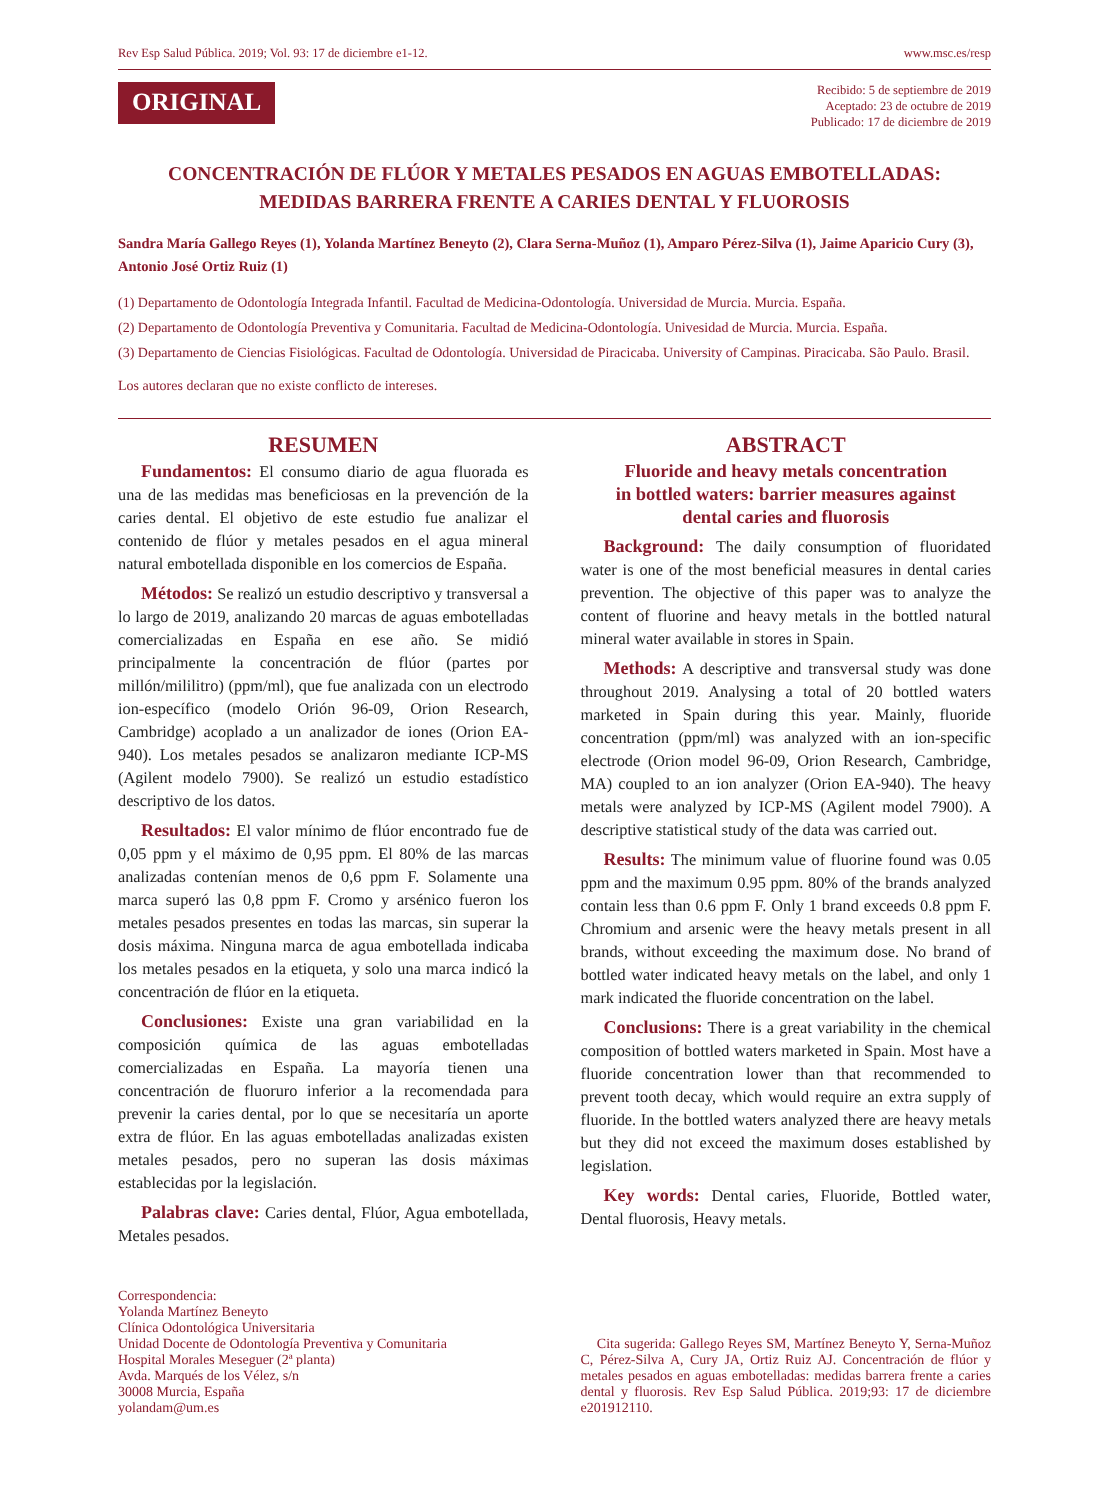Rev Esp Salud Pública. 2019; Vol. 93: 17 de diciembre e1-12. www.msc.es/resp
ORIGINAL
Recibido: 5 de septiembre de 2019
Aceptado: 23 de octubre de 2019
Publicado: 17 de diciembre de 2019
CONCENTRACIÓN DE FLÚOR Y METALES PESADOS EN AGUAS EMBOTELLADAS:
MEDIDAS BARRERA FRENTE A CARIES DENTAL Y FLUOROSIS
Sandra María Gallego Reyes (1), Yolanda Martínez Beneyto (2), Clara Serna-Muñoz (1), Amparo Pérez-Silva (1), Jaime Aparicio Cury (3), Antonio José Ortiz Ruiz (1)
(1) Departamento de Odontología Integrada Infantil. Facultad de Medicina-Odontología. Universidad de Murcia. Murcia. España.
(2) Departamento de Odontología Preventiva y Comunitaria. Facultad de Medicina-Odontología. Univesidad de Murcia. Murcia. España.
(3) Departamento de Ciencias Fisiológicas. Facultad de Odontología. Universidad de Piracicaba. University of Campinas. Piracicaba. São Paulo. Brasil.
Los autores declaran que no existe conflicto de intereses.
RESUMEN
Fundamentos: El consumo diario de agua fluorada es una de las medidas mas beneficiosas en la prevención de la caries dental. El objetivo de este estudio fue analizar el contenido de flúor y metales pesados en el agua mineral natural embotellada disponible en los comercios de España.
Métodos: Se realizó un estudio descriptivo y transversal a lo largo de 2019, analizando 20 marcas de aguas embotelladas comercializadas en España en ese año. Se midió principalmente la concentración de flúor (partes por millón/mililitro) (ppm/ml), que fue analizada con un electrodo ion-específico (modelo Orión 96-09, Orion Research, Cambridge) acoplado a un analizador de iones (Orion EA-940). Los metales pesados se analizaron mediante ICP-MS (Agilent modelo 7900). Se realizó un estudio estadístico descriptivo de los datos.
Resultados: El valor mínimo de flúor encontrado fue de 0,05 ppm y el máximo de 0,95 ppm. El 80% de las marcas analizadas contenían menos de 0,6 ppm F. Solamente una marca superó las 0,8 ppm F. Cromo y arsénico fueron los metales pesados presentes en todas las marcas, sin superar la dosis máxima. Ninguna marca de agua embotellada indicaba los metales pesados en la etiqueta, y solo una marca indicó la concentración de flúor en la etiqueta.
Conclusiones: Existe una gran variabilidad en la composición química de las aguas embotelladas comercializadas en España. La mayoría tienen una concentración de fluoruro inferior a la recomendada para prevenir la caries dental, por lo que se necesitaría un aporte extra de flúor. En las aguas embotelladas analizadas existen metales pesados, pero no superan las dosis máximas establecidas por la legislación.
Palabras clave: Caries dental, Flúor, Agua embotellada, Metales pesados.
ABSTRACT
Fluoride and heavy metals concentration
in bottled waters: barrier measures against
dental caries and fluorosis
Background: The daily consumption of fluoridated water is one of the most beneficial measures in dental caries prevention. The objective of this paper was to analyze the content of fluorine and heavy metals in the bottled natural mineral water available in stores in Spain.
Methods: A descriptive and transversal study was done throughout 2019. Analysing a total of 20 bottled waters marketed in Spain during this year. Mainly, fluoride concentration (ppm/ml) was analyzed with an ion-specific electrode (Orion model 96-09, Orion Research, Cambridge, MA) coupled to an ion analyzer (Orion EA-940). The heavy metals were analyzed by ICP-MS (Agilent model 7900). A descriptive statistical study of the data was carried out.
Results: The minimum value of fluorine found was 0.05 ppm and the maximum 0.95 ppm. 80% of the brands analyzed contain less than 0.6 ppm F. Only 1 brand exceeds 0.8 ppm F. Chromium and arsenic were the heavy metals present in all brands, without exceeding the maximum dose. No brand of bottled water indicated heavy metals on the label, and only 1 mark indicated the fluoride concentration on the label.
Conclusions: There is a great variability in the chemical composition of bottled waters marketed in Spain. Most have a fluoride concentration lower than that recommended to prevent tooth decay, which would require an extra supply of fluoride. In the bottled waters analyzed there are heavy metals but they did not exceed the maximum doses established by legislation.
Key words: Dental caries, Fluoride, Bottled water, Dental fluorosis, Heavy metals.
Correspondencia:
Yolanda Martínez Beneyto
Clínica Odontológica Universitaria
Unidad Docente de Odontología Preventiva y Comunitaria
Hospital Morales Meseguer (2ª planta)
Avda. Marqués de los Vélez, s/n
30008 Murcia, España
yolandam@um.es
Cita sugerida: Gallego Reyes SM, Martínez Beneyto Y, Serna-Muñoz C, Pérez-Silva A, Cury JA, Ortiz Ruiz AJ. Concentración de flúor y metales pesados en aguas embotelladas: medidas barrera frente a caries dental y fluorosis. Rev Esp Salud Pública. 2019;93: 17 de diciembre e201912110.